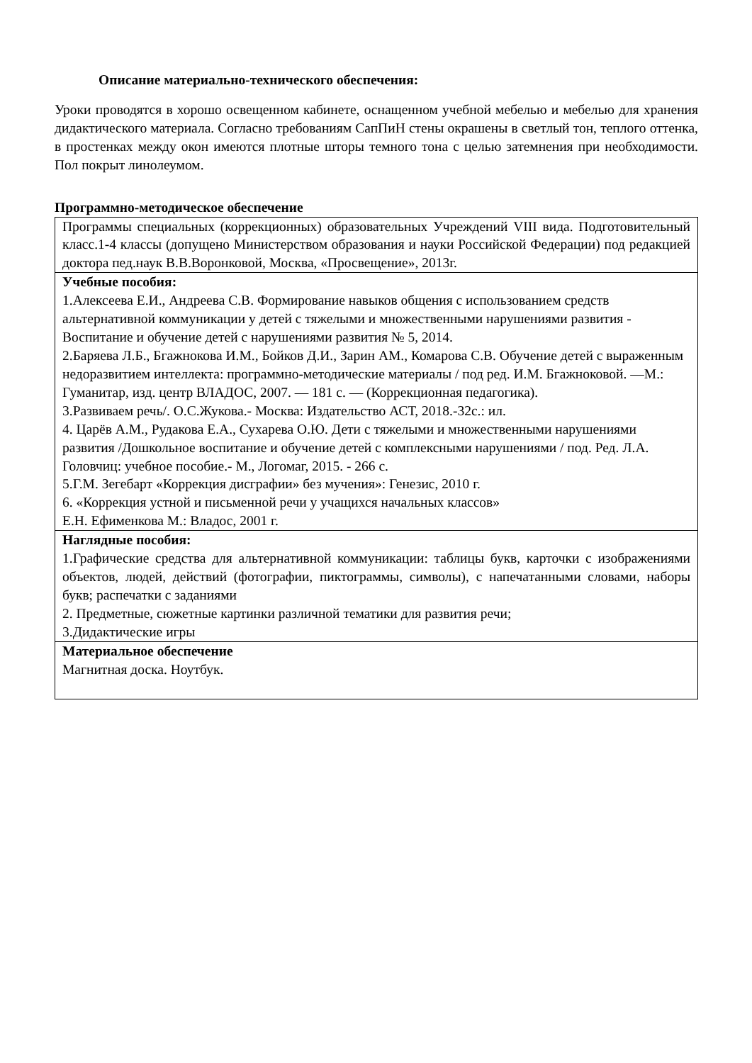Описание материально-технического обеспечения:
Уроки проводятся в хорошо освещенном кабинете, оснащенном учебной мебелью и мебелью для хранения дидактического материала. Согласно требованиям СапПиН стены окрашены в светлый тон, теплого оттенка, в простенках между окон имеются плотные шторы темного тона с целью затемнения при необходимости. Пол покрыт линолеумом.
Программно-методическое обеспечение
| Программы специальных (коррекционных) образовательных Учреждений VIII вида. Подготовительный класс.1-4 классы (допущено Министерством образования и науки Российской Федерации) под редакцией доктора пед.наук В.В.Воронковой, Москва, «Просвещение», 2013г. |
| Учебные пособия: 1.Алексеева Е.И., Андреева С.В. Формирование навыков общения с использованием средств альтернативной коммуникации у детей с тяжелыми и множественными нарушениями развития - Воспитание и обучение детей с нарушениями развития № 5, 2014. 2.Баряева Л.Б., Бгажнокова И.М., Бойков Д.И., Зарин АМ., Комарова С.В. Обучение детей с выраженным недоразвитием интеллекта: программно-методические материалы / под ред. И.М. Бгажноковой. —М.: Гуманитар, изд. центр ВЛАДОС, 2007. — 181 с. — (Коррекционная педагогика). 3.Развиваем речь/. О.С.Жукова.- Москва: Издательство АСТ, 2018.-32с.: ил. 4. Царёв А.М., Рудакова Е.А., Сухарева О.Ю. Дети с тяжелыми и множественными нарушениями развития /Дошкольное воспитание и обучение детей с комплексными нарушениями / под. Ред. Л.А. Головчиц: учебное пособие.- М., Логомаг, 2015. - 266 с. 5.Г.М. Зегебарт «Коррекция дисграфии» без мучения»: Генезис, 2010 г. 6. «Коррекция устной и письменной речи у учащихся начальных классов» Е.Н. Ефименкова М.: Владос, 2001 г. |
| Наглядные пособия: 1.Графические средства для альтернативной коммуникации: таблицы букв, карточки с изображениями объектов, людей, действий (фотографии, пиктограммы, символы), с напечатанными словами, наборы букв; распечатки с заданиями 2. Предметные, сюжетные картинки различной тематики для развития речи; 3.Дидактические игры |
| Материальное обеспечение Магнитная доска. Ноутбук. |